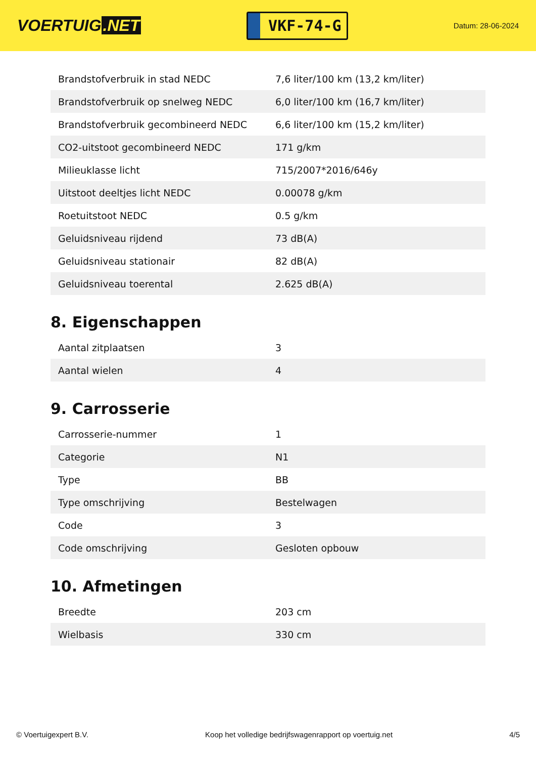VOERTUIG.NET
VKF-74-G
Datum: 28-06-2024
| Brandstofverbruik in stad NEDC | 7,6 liter/100 km (13,2 km/liter) |
| Brandstofverbruik op snelweg NEDC | 6,0 liter/100 km (16,7 km/liter) |
| Brandstofverbruik gecombineerd NEDC | 6,6 liter/100 km (15,2 km/liter) |
| CO2-uitstoot gecombineerd NEDC | 171 g/km |
| Milieuklasse licht | 715/2007*2016/646y |
| Uitstoot deeltjes licht NEDC | 0.00078 g/km |
| Roetuitstoot NEDC | 0.5 g/km |
| Geluidsniveau rijdend | 73 dB(A) |
| Geluidsniveau stationair | 82 dB(A) |
| Geluidsniveau toerental | 2.625 dB(A) |
8. Eigenschappen
| Aantal zitplaatsen | 3 |
| Aantal wielen | 4 |
9. Carrosserie
| Carrosserie-nummer | 1 |
| Categorie | N1 |
| Type | BB |
| Type omschrijving | Bestelwagen |
| Code | 3 |
| Code omschrijving | Gesloten opbouw |
10. Afmetingen
| Breedte | 203 cm |
| Wielbasis | 330 cm |
© Voertuigexpert B.V. Koop het volledige bedrijfswagenrapport op voertuig.net 4/5